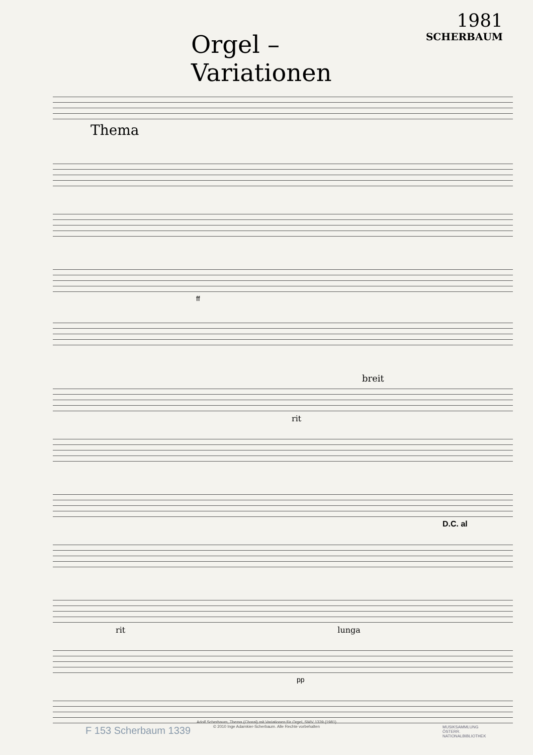Orgel – Variationen
1981
SCHERBAUM
Thema
ff
breit
rit
D.C. al
rit lunga
pp
F 153 Scherbaum 1339
Adolf Scherbaum, Thema (Choral) mit Variationen für Orgel, SWV 1339 (1981)
© 2010 Inge Adamkier-Scherbaum. Alle Rechte vorbehalten
MUSIKSAMMLUNG
ÖSTERR.
NATIONALBIBLIOTHEK